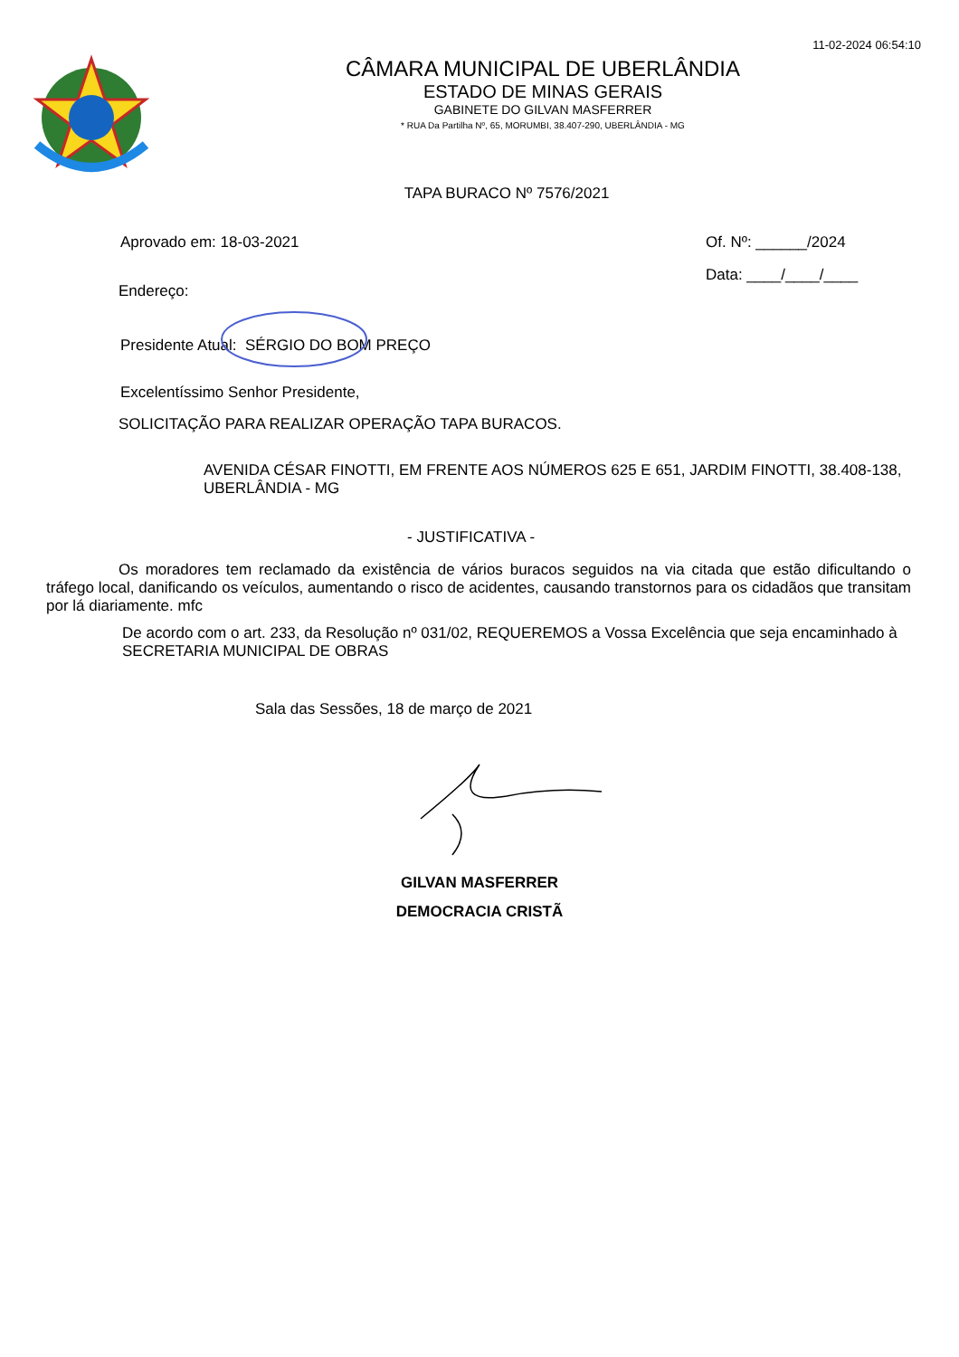11-02-2024 06:54:10
CÂMARA MUNICIPAL DE UBERLÂNDIA
ESTADO DE MINAS GERAIS
GABINETE DO GILVAN MASFERRER
* RUA Da Partilha Nº, 65, MORUMBI, 38.407-290, UBERLÂNDIA - MG
TAPA BURACO Nº 7576/2021
Aprovado em: 18-03-2021 Of. Nº: ______/2024
Data: ____/____/____
Endereço:
Presidente Atual: SÉRGIO DO BOM PREÇO
Excelentíssimo Senhor Presidente,
SOLICITAÇÃO PARA REALIZAR OPERAÇÃO TAPA BURACOS.
AVENIDA CÉSAR FINOTTI, EM FRENTE AOS NÚMEROS 625 E 651, JARDIM FINOTTI, 38.408-138, UBERLÂNDIA - MG
- JUSTIFICATIVA -
Os moradores tem reclamado da existência de vários buracos seguidos na via citada que estão dificultando o tráfego local, danificando os veículos, aumentando o risco de acidentes, causando transtornos para os cidadãos que transitam por lá diariamente. mfc
De acordo com o art. 233, da Resolução nº 031/02, REQUEREMOS a Vossa Excelência que seja encaminhado à SECRETARIA MUNICIPAL DE OBRAS
Sala das Sessões, 18 de março de 2021
GILVAN MASFERRER
DEMOCRACIA CRISTÃ